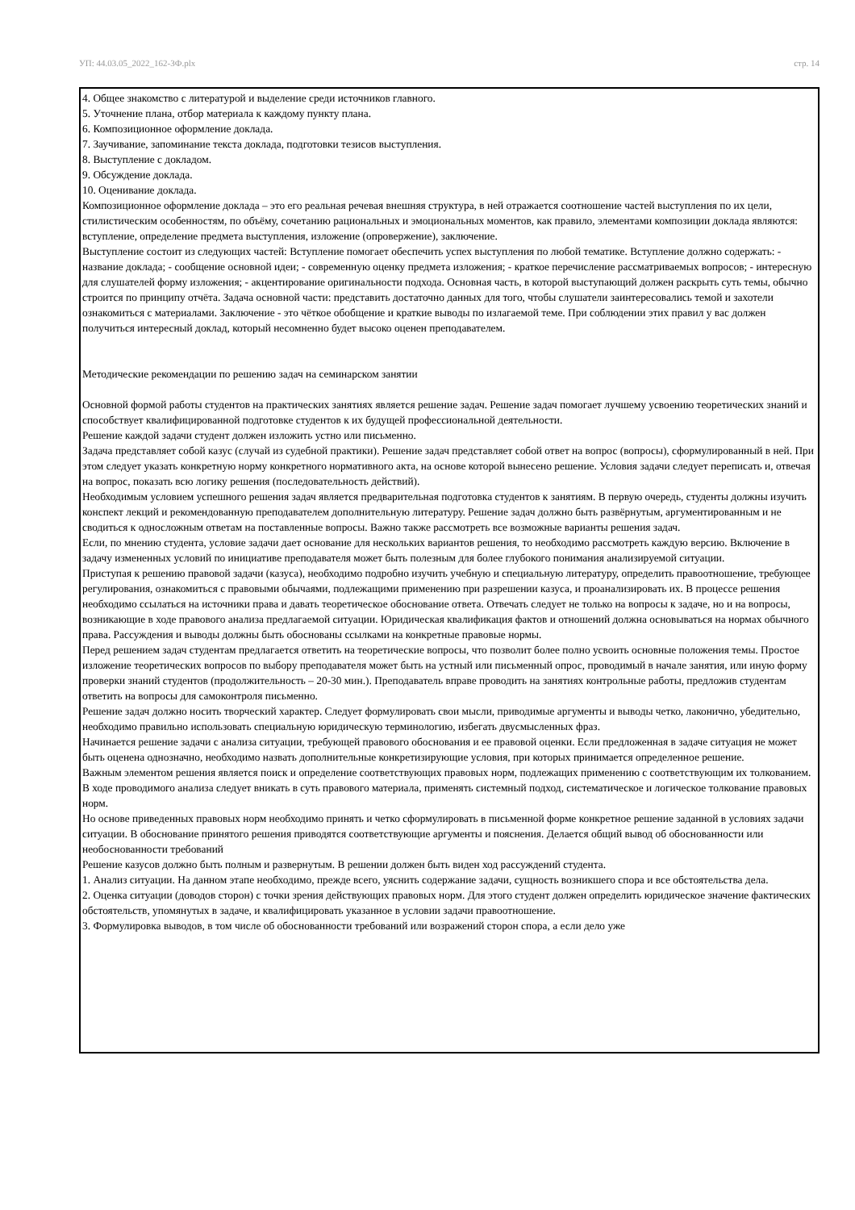УП: 44.03.05_2022_162-3Ф.plx стр. 14
4. Общее знакомство с литературой и выделение среди источников главного.
5. Уточнение плана, отбор материала к каждому пункту плана.
6. Композиционное оформление доклада.
7. Заучивание, запоминание текста доклада, подготовки тезисов выступления.
8. Выступление с докладом.
9. Обсуждение доклада.
10. Оценивание доклада.
Композиционное оформление доклада – это его реальная речевая внешняя структура, в ней отражается соотношение частей выступления по их цели, стилистическим особенностям, по объёму, сочетанию рациональных и эмоциональных моментов, как правило, элементами композиции доклада являются: вступление, определение предмета выступления, изложение (опровержение), заключение.
Выступление состоит из следующих частей: Вступление помогает обеспечить успех выступления по любой тематике. Вступление должно содержать: - название доклада; - сообщение основной идеи; - современную оценку предмета изложения; - краткое перечисление рассматриваемых вопросов; - интересную для слушателей форму изложения; - акцентирование оригинальности подхода. Основная часть, в которой выступающий должен раскрыть суть темы, обычно строится по принципу отчёта. Задача основной части: представить достаточно данных для того, чтобы слушатели заинтересовались темой и захотели ознакомиться с материалами. Заключение - это чёткое обобщение и краткие выводы по излагаемой теме. При соблюдении этих правил у вас должен получиться интересный доклад, который несомненно будет высоко оценен преподавателем.
Методические рекомендации по решению задач на семинарском занятии
Основной формой работы студентов на практических занятиях является решение задач. Решение задач помогает лучшему усвоению теоретических знаний и способствует квалифицированной подготовке студентов к их будущей профессиональной деятельности.
Решение каждой задачи студент должен изложить устно или письменно.
Задача представляет собой казус (случай из судебной практики). Решение задач представляет собой ответ на вопрос (вопросы), сформулированный в ней. При этом следует указать конкретную норму конкретного нормативного акта, на основе которой вынесено решение. Условия задачи следует переписать и, отвечая на вопрос, показать всю логику решения (последовательность действий).
Необходимым условием успешного решения задач является предварительная подготовка студентов к занятиям. В первую очередь, студенты должны изучить конспект лекций и рекомендованную преподавателем дополнительную литературу. Решение задач должно быть развёрнутым, аргументированным и не сводиться к односложным ответам на поставленные вопросы. Важно также рассмотреть все возможные варианты решения задач.
Если, по мнению студента, условие задачи дает основание для нескольких вариантов решения, то необходимо рассмотреть каждую версию. Включение в задачу измененных условий по инициативе преподавателя может быть полезным для более глубокого понимания анализируемой ситуации.
Приступая к решению правовой задачи (казуса), необходимо подробно изучить учебную и специальную литературу, определить правоотношение, требующее регулирования, ознакомиться с правовыми обычаями, подлежащими применению при разрешении казуса, и проанализировать их. В процессе решения необходимо ссылаться на источники права и давать теоретическое обоснование ответа. Отвечать следует не только на вопросы к задаче, но и на вопросы, возникающие в ходе правового анализа предлагаемой ситуации. Юридическая квалификация фактов и отношений должна основываться на нормах обычного права. Рассуждения и выводы должны быть обоснованы ссылками на конкретные правовые нормы.
Перед решением задач студентам предлагается ответить на теоретические вопросы, что позволит более полно усвоить основные положения темы. Простое изложение теоретических вопросов по выбору преподавателя может быть на устный или письменный опрос, проводимый в начале занятия, или иную форму проверки знаний студентов (продолжительность – 20-30 мин.). Преподаватель вправе проводить на занятиях контрольные работы, предложив студентам ответить на вопросы для самоконтроля письменно.
Решение задач должно носить творческий характер. Следует формулировать свои мысли, приводимые аргументы и выводы четко, лаконично, убедительно, необходимо правильно использовать специальную юридическую терминологию, избегать двусмысленных фраз.
Начинается решение задачи с анализа ситуации, требующей правового обоснования и ее правовой оценки. Если предложенная в задаче ситуация не может быть оценена однозначно, необходимо назвать дополнительные конкретизирующие условия, при которых принимается определенное решение.
Важным элементом решения является поиск и определение соответствующих правовых норм, подлежащих применению с соответствующим их толкованием. В ходе проводимого анализа следует вникать в суть правового материала, применять системный подход, систематическое и логическое толкование правовых норм.
Но основе приведенных правовых норм необходимо принять и четко сформулировать в письменной форме конкретное решение заданной в условиях задачи ситуации. В обоснование принятого решения приводятся соответствующие аргументы и пояснения. Делается общий вывод об обоснованности или необоснованности требований
Решение казусов должно быть полным и развернутым. В решении должен быть виден ход рассуждений студента.
1. Анализ ситуации. На данном этапе необходимо, прежде всего, уяснить содержание задачи, сущность возникшего спора и все обстоятельства дела.
2. Оценка ситуации (доводов сторон) с точки зрения действующих правовых норм. Для этого студент должен определить юридическое значение фактических обстоятельств, упомянутых в задаче, и квалифицировать указанное в условии задачи правоотношение.
3. Формулировка выводов, в том числе об обоснованности требований или возражений сторон спора, а если дело уже